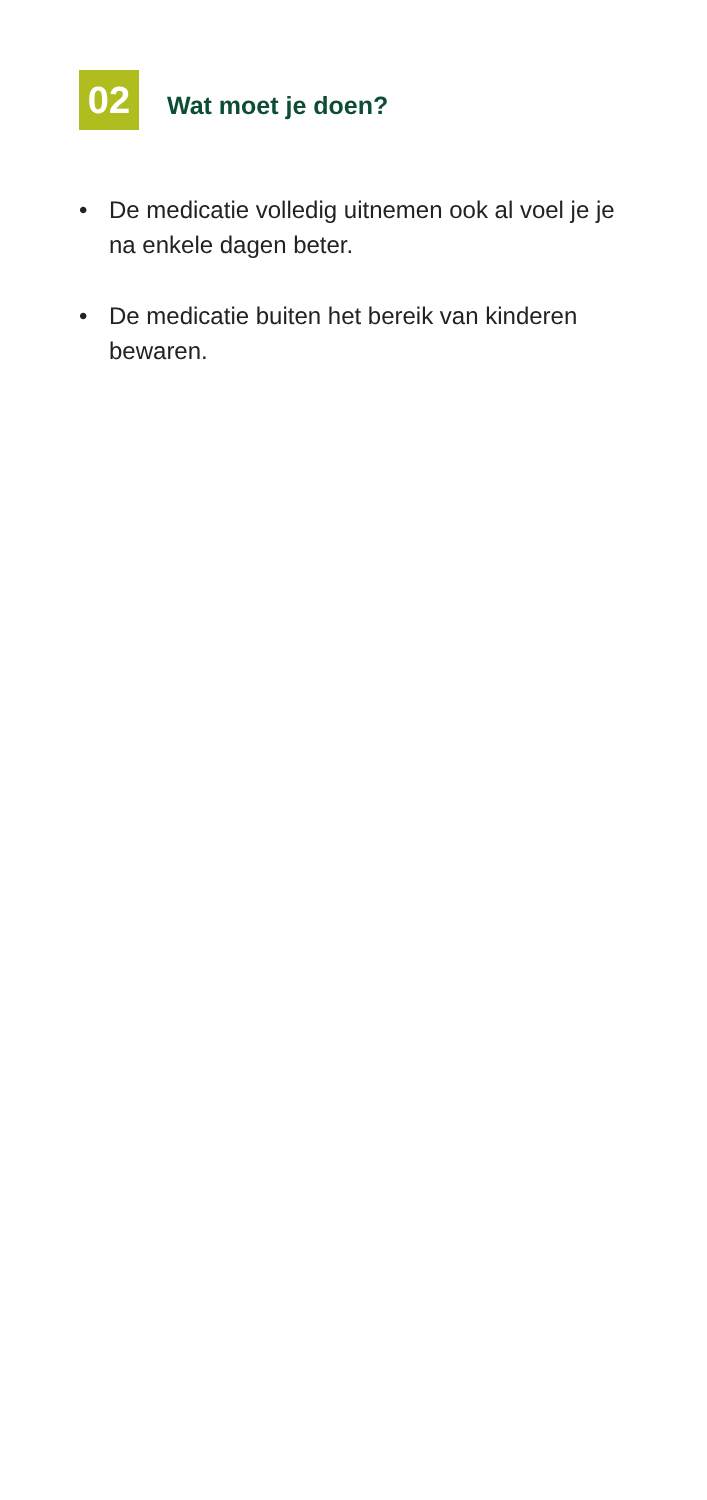02
Wat moet je doen?
• De medicatie volledig uitnemen ook al voel je je na enkele dagen beter.
• De medicatie buiten het bereik van kinderen bewaren.